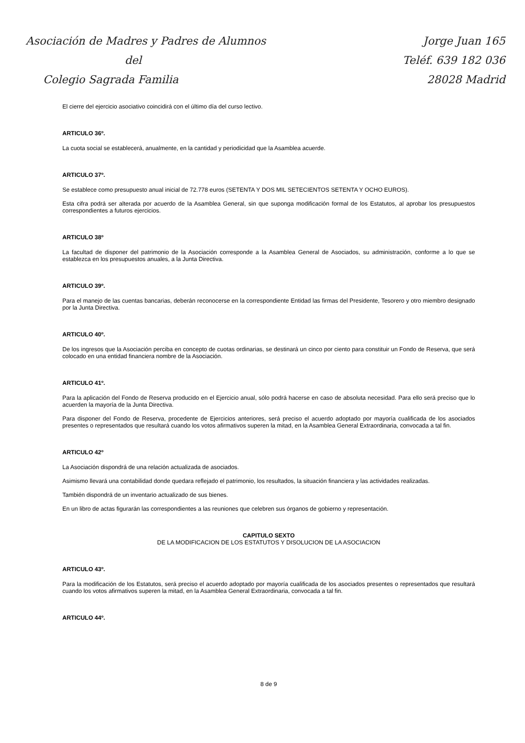Asociación de Madres y Padres de Alumnos
del
Colegio Sagrada Familia
Jorge Juan 165
Teléf. 639 182 036
28028 Madrid
El cierre del ejercicio asociativo coincidirá con el último día del curso lectivo.
ARTICULO 36º.
La cuota social se establecerá, anualmente, en la cantidad y periodicidad que la Asamblea acuerde.
ARTICULO 37º.
Se establece como presupuesto anual inicial de 72.778 euros (SETENTA Y DOS MIL SETECIENTOS SETENTA Y OCHO EUROS).
Esta cifra podrá ser alterada por acuerdo de la Asamblea General, sin que suponga modificación formal de los Estatutos, al aprobar los presupuestos correspondientes a futuros ejercicios.
ARTICULO 38º
La facultad de disponer del patrimonio de la Asociación corresponde a la Asamblea General de Asociados, su administración, conforme a lo que se establezca en los presupuestos anuales, a la Junta Directiva.
ARTICULO 39º.
Para el manejo de las cuentas bancarias, deberán reconocerse en la correspondiente Entidad las firmas del Presidente, Tesorero y otro miembro designado por la Junta Directiva.
ARTICULO 40º.
De los ingresos que la Asociación perciba en concepto de cuotas ordinarias, se destinará un cinco por ciento para constituir un Fondo de Reserva, que será colocado en una entidad financiera nombre de la Asociación.
ARTICULO 41º.
Para la aplicación del Fondo de Reserva producido en el Ejercicio anual, sólo podrá hacerse en caso de absoluta necesidad. Para ello será preciso que lo acuerden la mayoría de la Junta Directiva.
Para disponer del Fondo de Reserva, procedente de Ejercicios anteriores, será preciso el acuerdo adoptado por mayoría cualificada de los asociados presentes o representados que resultará cuando los votos afirmativos superen la mitad, en la Asamblea General Extraordinaria, convocada a tal fin.
ARTICULO 42º
La Asociación dispondrá de una relación actualizada de asociados.
Asimismo llevará una contabilidad donde quedara reflejado el patrimonio, los resultados, la situación financiera y las actividades realizadas.
También dispondrá de un inventario actualizado de sus bienes.
En un libro de actas figurarán las correspondientes a las reuniones que celebren sus órganos de gobierno y representación.
CAPITULO SEXTO
DE LA MODIFICACION DE LOS ESTATUTOS Y DISOLUCION DE LA ASOCIACION
ARTICULO 43º.
Para la modificación de los Estatutos, será preciso el acuerdo adoptado por mayoría cualificada de los asociados presentes o representados que resultará cuando los votos afirmativos superen la mitad, en la Asamblea General Extraordinaria, convocada a tal fin.
ARTICULO 44º.
8 de 9